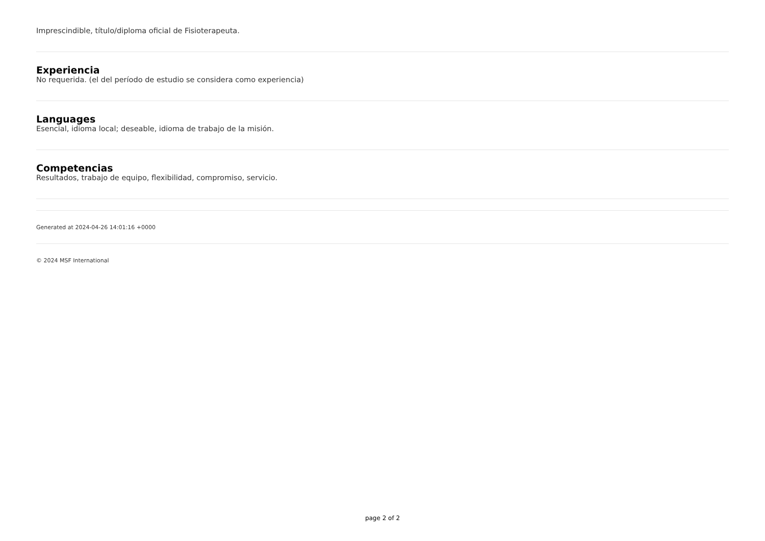Imprescindible, título/diploma oficial de Fisioterapeuta.
Experiencia
No requerida. (el del período de estudio se considera como experiencia)
Languages
Esencial, idioma local; deseable, idioma de trabajo de la misión.
Competencias
Resultados, trabajo de equipo, flexibilidad, compromiso, servicio.
Generated at 2024-04-26 14:01:16 +0000
© 2024 MSF International
page 2 of 2